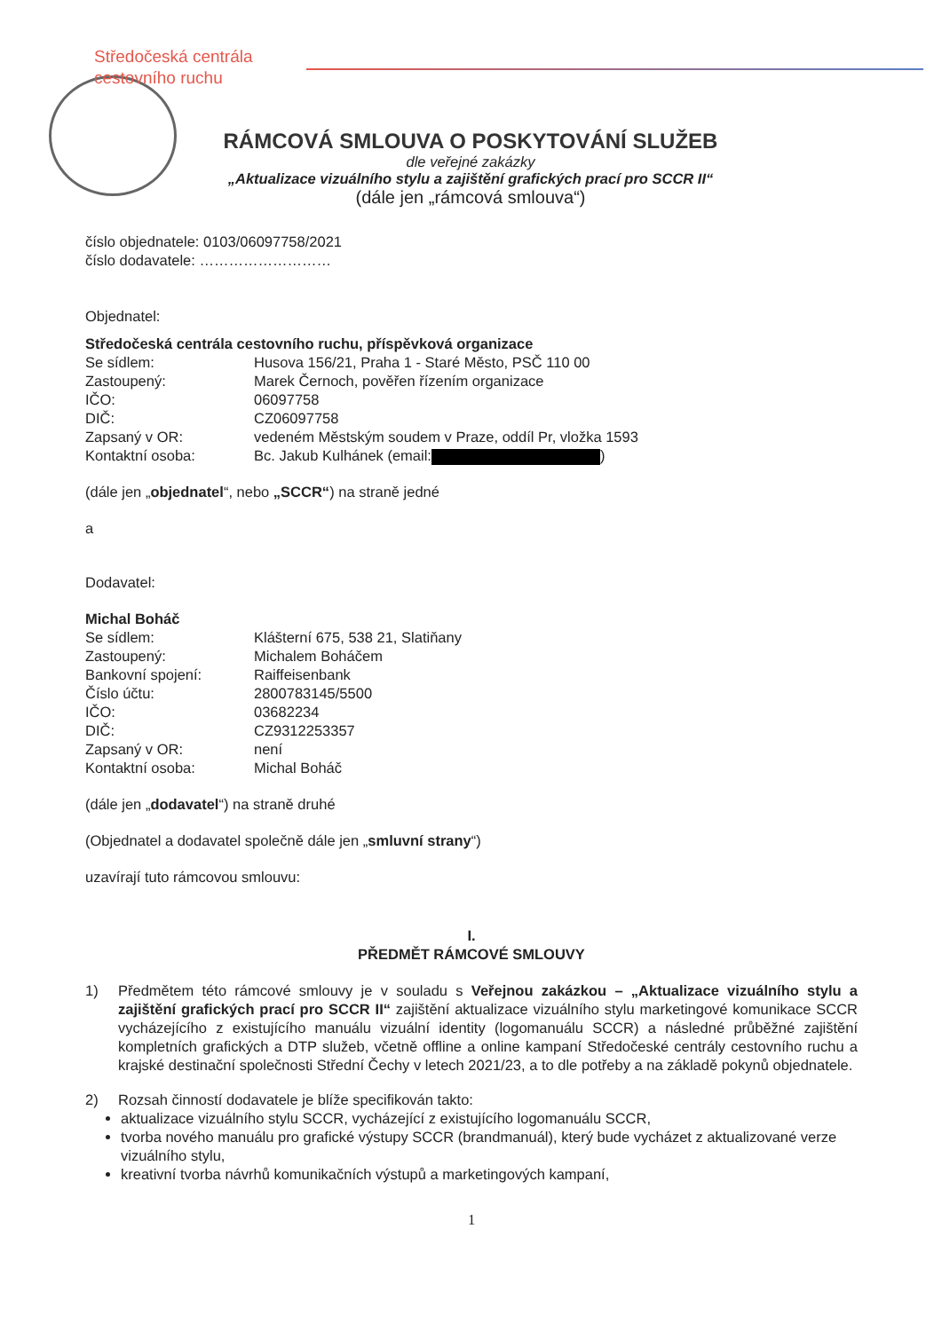Středočeská centrála
cestovního ruchu
RÁMCOVÁ SMLOUVA O POSKYTOVÁNÍ SLUŽEB
dle veřejné zakázky
„Aktualizace vizuálního stylu a zajištění grafických prací pro SCCR II“
(dále jen „rámcová smlouva“)
číslo objednatele: 0103/06097758/2021
číslo dodavatele: ………………………
Objednatel:
Středočeská centrála cestovního ruchu, příspěvková organizace
Se sídlem: Husova 156/21, Praha 1 - Staré Město, PSČ 110 00
Zastoupený: Marek Černoch, pověřen řízením organizace
IČO: 06097758
DIČ: CZ06097758
Zapsaný v OR: vedeném Městským soudem v Praze, oddíl Pr, vložka 1593
Kontaktní osoba: Bc. Jakub Kulhánek (email: )
(dále jen „objednatel“, nebo „SCCR“) na straně jedné
a
Dodavatel:
Michal Boháč
Se sídlem: Klášterní 675, 538 21, Slatiňany
Zastoupený: Michalem Boháčem
Bankovní spojení: Raiffeisenbank
Číslo účtu: 2800783145/5500
IČO: 03682234
DIČ: CZ9312253357
Zapsaný v OR: není
Kontaktní osoba: Michal Boháč
(dále jen „dodavatel“) na straně druhé
(Objednatel a dodavatel společně dále jen „smluvní strany“)
uzavírají tuto rámcovou smlouvu:
I.
PŘEDMĚT RÁMCOVÉ SMLOUVY
1) Předmětem této rámcové smlouvy je v souladu s Veřejnou zakázkou – „Aktualizace vizuálního stylu a zajištění grafických prací pro SCCR II“ zajištění aktualizace vizuálního stylu marketingové komunikace SCCR vycházejícího z existujícího manuálu vizuální identity (logomanuálu SCCR) a následné průběžné zajištění kompletních grafických a DTP služeb, včetně offline a online kampaní Středočeské centrály cestovního ruchu a krajské destinační společnosti Střední Čechy v letech 2021/23, a to dle potřeby a na základě pokynů objednatele.
2) Rozsah činností dodavatele je blíže specifikován takto:
aktualizace vizuálního stylu SCCR, vycházející z existujícího logomanuálu SCCR,
tvorba nového manuálu pro grafické výstupy SCCR (brandmanuál), který bude vycházet z aktualizované verze vizuálního stylu,
kreativní tvorba návrhů komunikačních výstupů a marketingových kampaní,
1